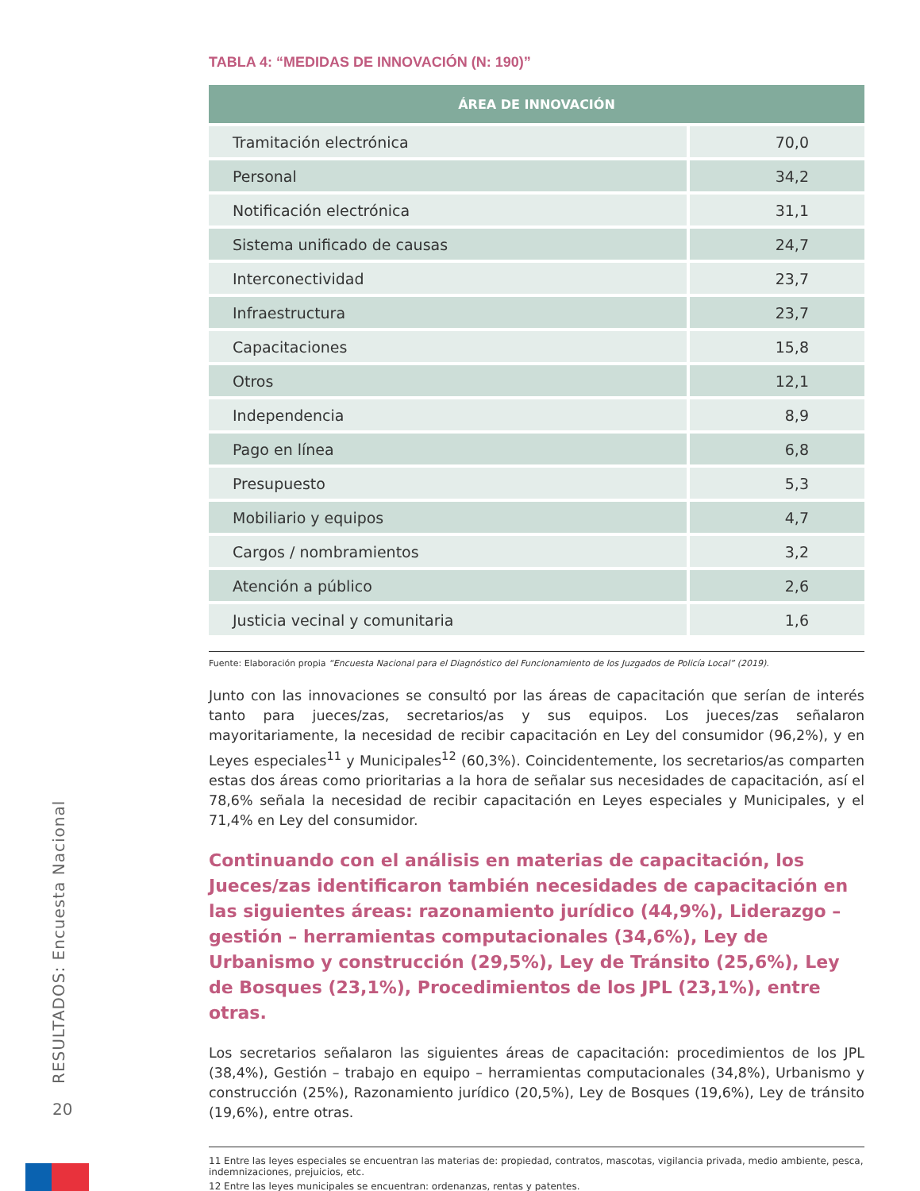TABLA 4: “MEDIDAS DE INNOVACIÓN (N: 190)”
| ÁREA DE INNOVACIÓN | |
| --- | --- |
| Tramitación electrónica | 70,0 |
| Personal | 34,2 |
| Notificación electrónica | 31,1 |
| Sistema unificado de causas | 24,7 |
| Interconectividad | 23,7 |
| Infraestructura | 23,7 |
| Capacitaciones | 15,8 |
| Otros | 12,1 |
| Independencia | 8,9 |
| Pago en línea | 6,8 |
| Presupuesto | 5,3 |
| Mobiliario y equipos | 4,7 |
| Cargos / nombramientos | 3,2 |
| Atención a público | 2,6 |
| Justicia vecinal y comunitaria | 1,6 |
Fuente: Elaboración propia “Encuesta Nacional para el Diagnóstico del Funcionamiento de los Juzgados de Policía Local” (2019).
Junto con las innovaciones se consultó por las áreas de capacitación que serían de interés tanto para jueces/zas, secretarios/as y sus equipos. Los jueces/zas señalaron mayoritariamente, la necesidad de recibir capacitación en Ley del consumidor (96,2%), y en Leyes especiales<sup>11</sup> y Municipales<sup>12</sup> (60,3%). Coincidentemente, los secretarios/as comparten estas dos áreas como prioritarias a la hora de señalar sus necesidades de capacitación, así el 78,6% señala la necesidad de recibir capacitación en Leyes especiales y Municipales, y el 71,4% en Ley del consumidor.
Continuando con el análisis en materias de capacitación, los Jueces/zas identificaron también necesidades de capacitación en las siguientes áreas: razonamiento jurídico (44,9%), Liderazgo – gestión – herramientas computacionales (34,6%), Ley de Urbanismo y construcción (29,5%), Ley de Tránsito (25,6%), Ley de Bosques (23,1%), Procedimientos de los JPL (23,1%), entre otras.
Los secretarios señalaron las siguientes áreas de capacitación: procedimientos de los JPL (38,4%), Gestión – trabajo en equipo – herramientas computacionales (34,8%), Urbanismo y construcción (25%), Razonamiento jurídico (20,5%), Ley de Bosques (19,6%), Ley de tránsito (19,6%), entre otras.
11 Entre las leyes especiales se encuentran las materias de: propiedad, contratos, mascotas, vigilancia privada, medio ambiente, pesca, indemnizaciones, prejuicios, etc.
12 Entre las leyes municipales se encuentran: ordenanzas, rentas y patentes.
RESULTADOS: Encuesta Nacional
20